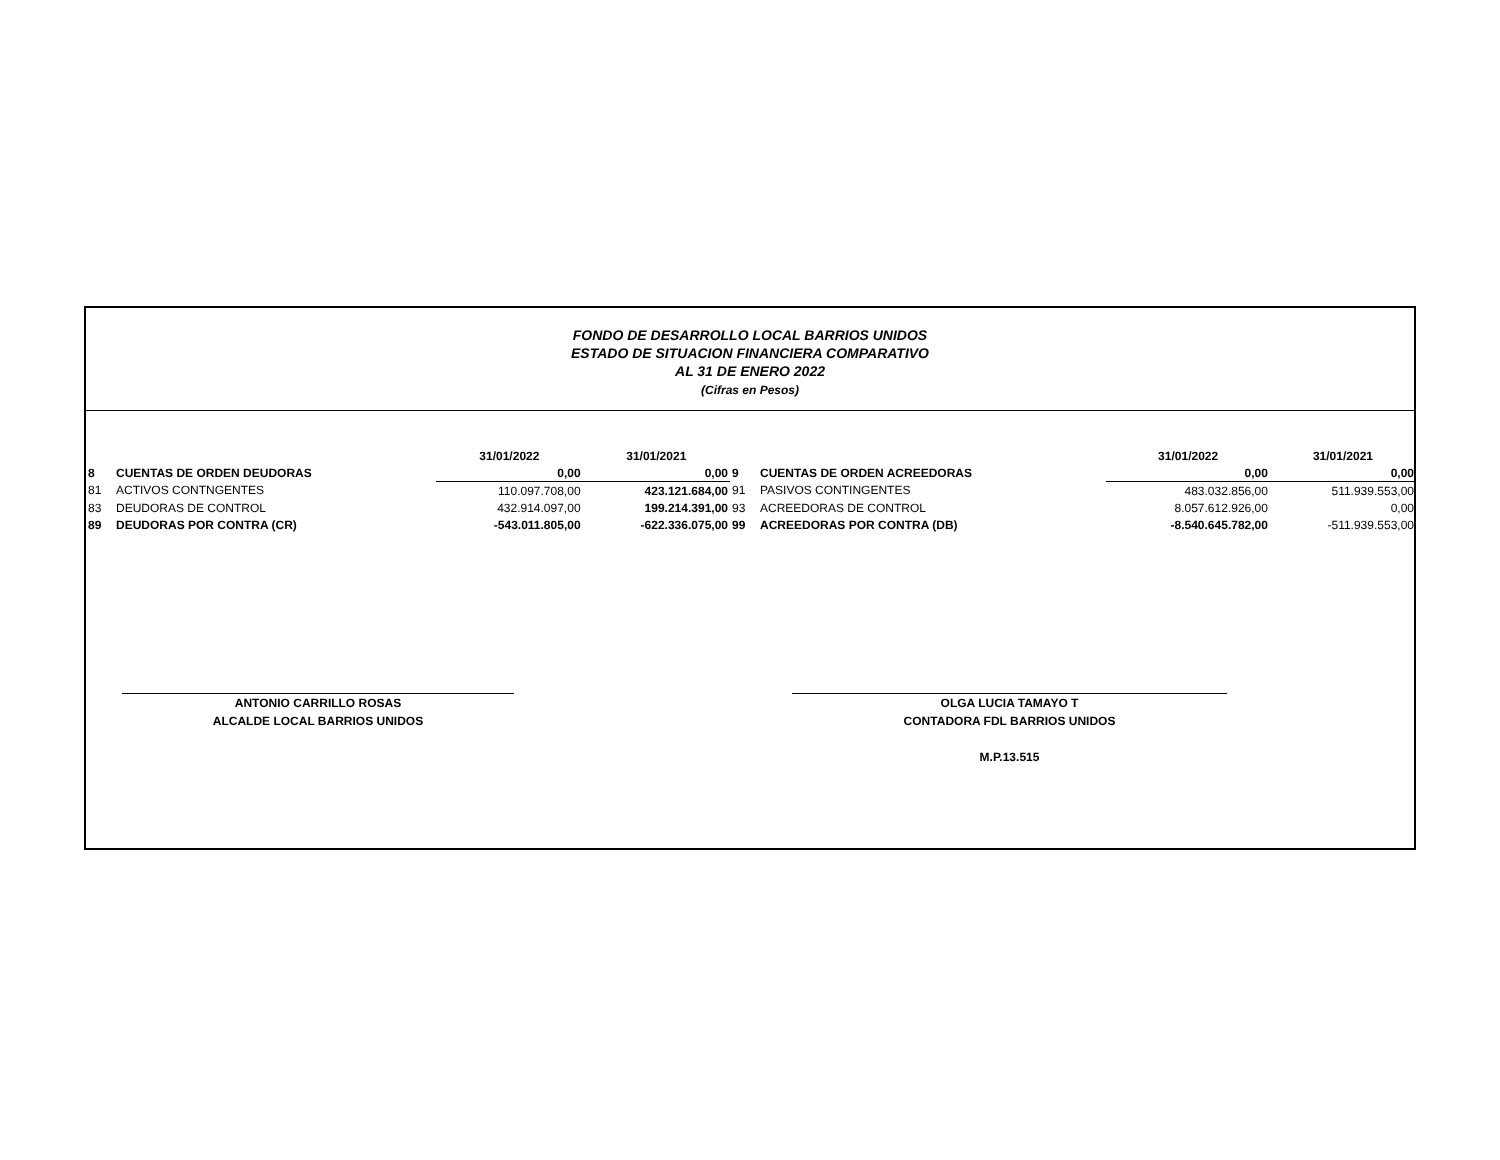FONDO DE DESARROLLO LOCAL BARRIOS UNIDOS
ESTADO DE SITUACION FINANCIERA COMPARATIVO
AL 31 DE ENERO 2022
(Cifras en Pesos)
| | | 31/01/2022 | 31/01/2021 | | | 31/01/2022 | 31/01/2021 |
| --- | --- | --- | --- | --- | --- | --- | --- |
| 8 | CUENTAS DE ORDEN DEUDORAS | 0,00 | 0,00 | 9 | CUENTAS DE ORDEN ACREEDORAS | 0,00 | 0,00 |
| 81 | ACTIVOS CONTNGENTES | 110.097.708,00 | 423.121.684,00 | 91 | PASIVOS CONTINGENTES | 483.032.856,00 | 511.939.553,00 |
| 83 | DEUDORAS DE CONTROL | 432.914.097,00 | 199.214.391,00 | 93 | ACREEDORAS DE CONTROL | 8.057.612.926,00 | 0,00 |
| 89 | DEUDORAS POR CONTRA (CR) | -543.011.805,00 | -622.336.075,00 | 99 | ACREEDORAS POR CONTRA (DB) | -8.540.645.782,00 | -511.939.553,00 |
ANTONIO CARRILLO ROSAS
ALCALDE LOCAL BARRIOS UNIDOS
OLGA LUCIA TAMAYO T
CONTADORA FDL BARRIOS UNIDOS
M.P.13.515